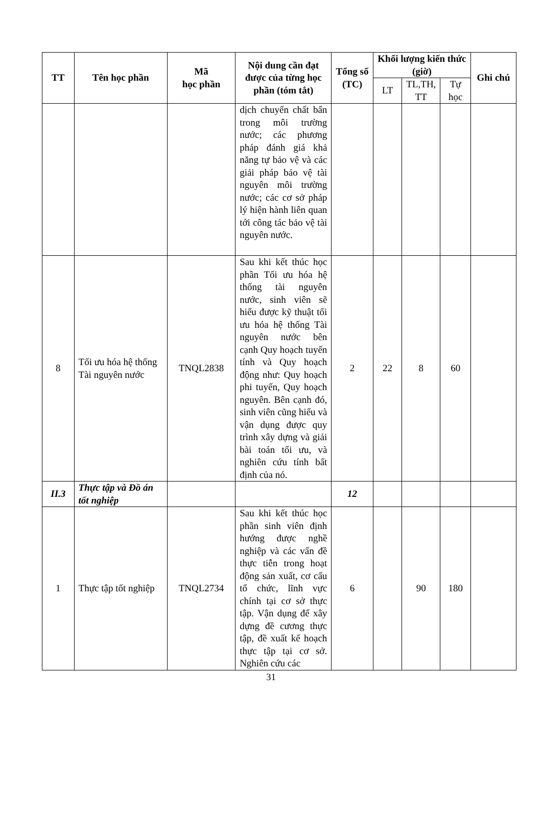| TT | Tên học phần | Mã học phần | Nội dung cần đạt được của từng học phần (tóm tắt) | Tổng số (TC) | Khối lượng kiến thức (giờ) | | | Ghi chú |
| --- | --- | --- | --- | --- | --- | --- | --- | --- |
| | | | | | LT | TL,TH, TT | Tự học | |
| | | | dịch chuyển chất bẩn trong môi trường nước; các phương pháp đánh giá khả năng tự bảo vệ và các giải pháp bảo vệ tài nguyên môi trường nước; các cơ sở pháp lý hiện hành liên quan tới công tác bảo vệ tài nguyên nước. | | | | | |
| 8 | Tối ưu hóa hệ thống Tài nguyên nước | TNQL2838 | Sau khi kết thúc học phần Tối ưu hóa hệ thống tài nguyên nước, sinh viên sẽ hiểu được kỹ thuật tối ưu hóa hệ thống Tài nguyên nước bên cạnh Quy hoạch tuyến tính và Quy hoạch động như: Quy hoạch phi tuyến, Quy hoạch nguyên. Bên cạnh đó, sinh viên cũng hiểu và vận dụng được quy trình xây dựng và giải bài toán tối ưu, và nghiên cứu tính bất định của nó. | 2 | 22 | 8 | 60 | |
| II.3 | Thực tập và Đồ án tốt nghiệp | | | 12 | | | | |
| 1 | Thực tập tốt nghiệp | TNQL2734 | Sau khi kết thúc học phần sinh viên định hướng được nghề nghiệp và các vấn đề thực tiễn trong hoạt động sản xuất, cơ cấu tổ chức, lĩnh vực chính tại cơ sở thực tập. Vận dụng để xây dựng đề cương thực tập, đề xuất kế hoạch thực tập tại cơ sở. Nghiên cứu các | 6 | | 90 | 180 | |
31